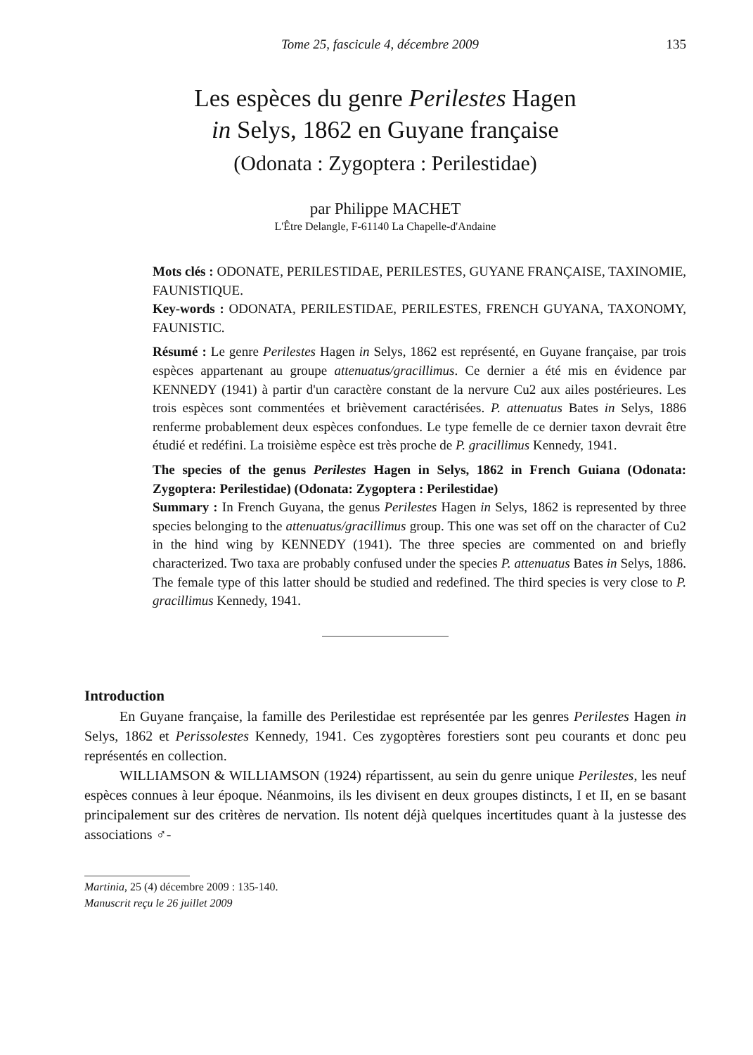Tome 25, fascicule 4, décembre 2009 135
Les espèces du genre Perilestes Hagen
in Selys, 1862 en Guyane française
(Odonata : Zygoptera : Perilestidae)
par Philippe MACHET
L'Être Delangle, F-61140 La Chapelle-d'Andaine
Mots clés : ODONATE, PERILESTIDAE, PERILESTES, GUYANE FRANÇAISE, TAXINOMIE, FAUNISTIQUE.
Key-words : ODONATA, PERILESTIDAE, PERILESTES, FRENCH GUYANA, TAXONOMY, FAUNISTIC.
Résumé : Le genre Perilestes Hagen in Selys, 1862 est représenté, en Guyane française, par trois espèces appartenant au groupe attenuatus/gracillimus. Ce dernier a été mis en évidence par KENNEDY (1941) à partir d'un caractère constant de la nervure Cu2 aux ailes postérieures. Les trois espèces sont commentées et brièvement caractérisées. P. attenuatus Bates in Selys, 1886 renferme probablement deux espèces confondues. Le type femelle de ce dernier taxon devrait être étudié et redéfini. La troisième espèce est très proche de P. gracillimus Kennedy, 1941.
The species of the genus Perilestes Hagen in Selys, 1862 in French Guiana (Odonata: Zygoptera: Perilestidae) (Odonata: Zygoptera : Perilestidae)
Summary : In French Guyana, the genus Perilestes Hagen in Selys, 1862 is represented by three species belonging to the attenuatus/gracillimus group. This one was set off on the character of Cu2 in the hind wing by KENNEDY (1941). The three species are commented on and briefly characterized. Two taxa are probably confused under the species P. attenuatus Bates in Selys, 1886. The female type of this latter should be studied and redefined. The third species is very close to P. gracillimus Kennedy, 1941.
Introduction
En Guyane française, la famille des Perilestidae est représentée par les genres Perilestes Hagen in Selys, 1862 et Perissolestes Kennedy, 1941. Ces zygoptères forestiers sont peu courants et donc peu représentés en collection.
WILLIAMSON & WILLIAMSON (1924) répartissent, au sein du genre unique Perilestes, les neuf espèces connues à leur époque. Néanmoins, ils les divisent en deux groupes distincts, I et II, en se basant principalement sur des critères de nervation. Ils notent déjà quelques incertitudes quant à la justesse des associations ♂-
Martinia, 25 (4) décembre 2009 : 135-140.
Manuscrit reçu le 26 juillet 2009